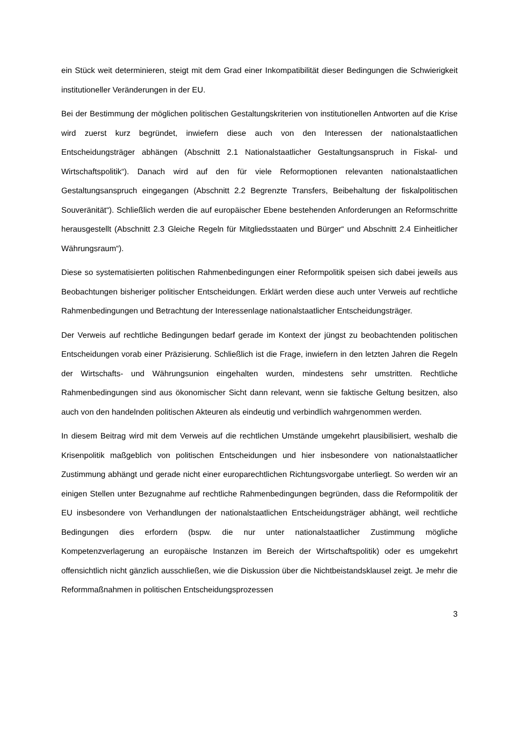ein Stück weit determinieren, steigt mit dem Grad einer Inkompatibilität dieser Bedingungen die Schwierigkeit institutioneller Veränderungen in der EU.
Bei der Bestimmung der möglichen politischen Gestaltungskriterien von institutionellen Antworten auf die Krise wird zuerst kurz begründet, inwiefern diese auch von den Interessen der nationalstaatlichen Entscheidungsträger abhängen (Abschnitt 2.1 Nationalstaatlicher Gestaltungsanspruch in Fiskal- und Wirtschaftspolitik“). Danach wird auf den für viele Reformoptionen relevanten nationalstaatlichen Gestaltungsanspruch eingegangen (Abschnitt 2.2 Begrenzte Transfers, Beibehaltung der fiskalpolitischen Souveränität“). Schließlich werden die auf europäischer Ebene bestehenden Anforderungen an Reformschritte herausgestellt (Abschnitt 2.3 Gleiche Regeln für Mitgliedsstaaten und Bürger“ und Abschnitt 2.4 Einheitlicher Währungsraum“).
Diese so systematisierten politischen Rahmenbedingungen einer Reformpolitik speisen sich dabei jeweils aus Beobachtungen bisheriger politischer Entscheidungen. Erklärt werden diese auch unter Verweis auf rechtliche Rahmenbedingungen und Betrachtung der Interessenlage nationalstaatlicher Entscheidungsträger.
Der Verweis auf rechtliche Bedingungen bedarf gerade im Kontext der jüngst zu beobachtenden politischen Entscheidungen vorab einer Präzisierung. Schließlich ist die Frage, inwiefern in den letzten Jahren die Regeln der Wirtschafts- und Währungsunion eingehalten wurden, mindestens sehr umstritten. Rechtliche Rahmenbedingungen sind aus ökonomischer Sicht dann relevant, wenn sie faktische Geltung besitzen, also auch von den handelnden politischen Akteuren als eindeutig und verbindlich wahrgenommen werden.
In diesem Beitrag wird mit dem Verweis auf die rechtlichen Umstände umgekehrt plausibilisiert, weshalb die Krisenpolitik maßgeblich von politischen Entscheidungen und hier insbesondere von nationalstaatlicher Zustimmung abhängt und gerade nicht einer europarechtlichen Richtungsvorgabe unterliegt. So werden wir an einigen Stellen unter Bezugnahme auf rechtliche Rahmenbedingungen begründen, dass die Reformpolitik der EU insbesondere von Verhandlungen der nationalstaatlichen Entscheidungsträger abhängt, weil rechtliche Bedingungen dies erfordern (bspw. die nur unter nationalstaatlicher Zustimmung mögliche Kompetenzverlagerung an europäische Instanzen im Bereich der Wirtschaftspolitik) oder es umgekehrt offensichtlich nicht gänzlich ausschließen, wie die Diskussion über die Nichtbeistandsklausel zeigt. Je mehr die Reformmaßnahmen in politischen Entscheidungsprozessen
3